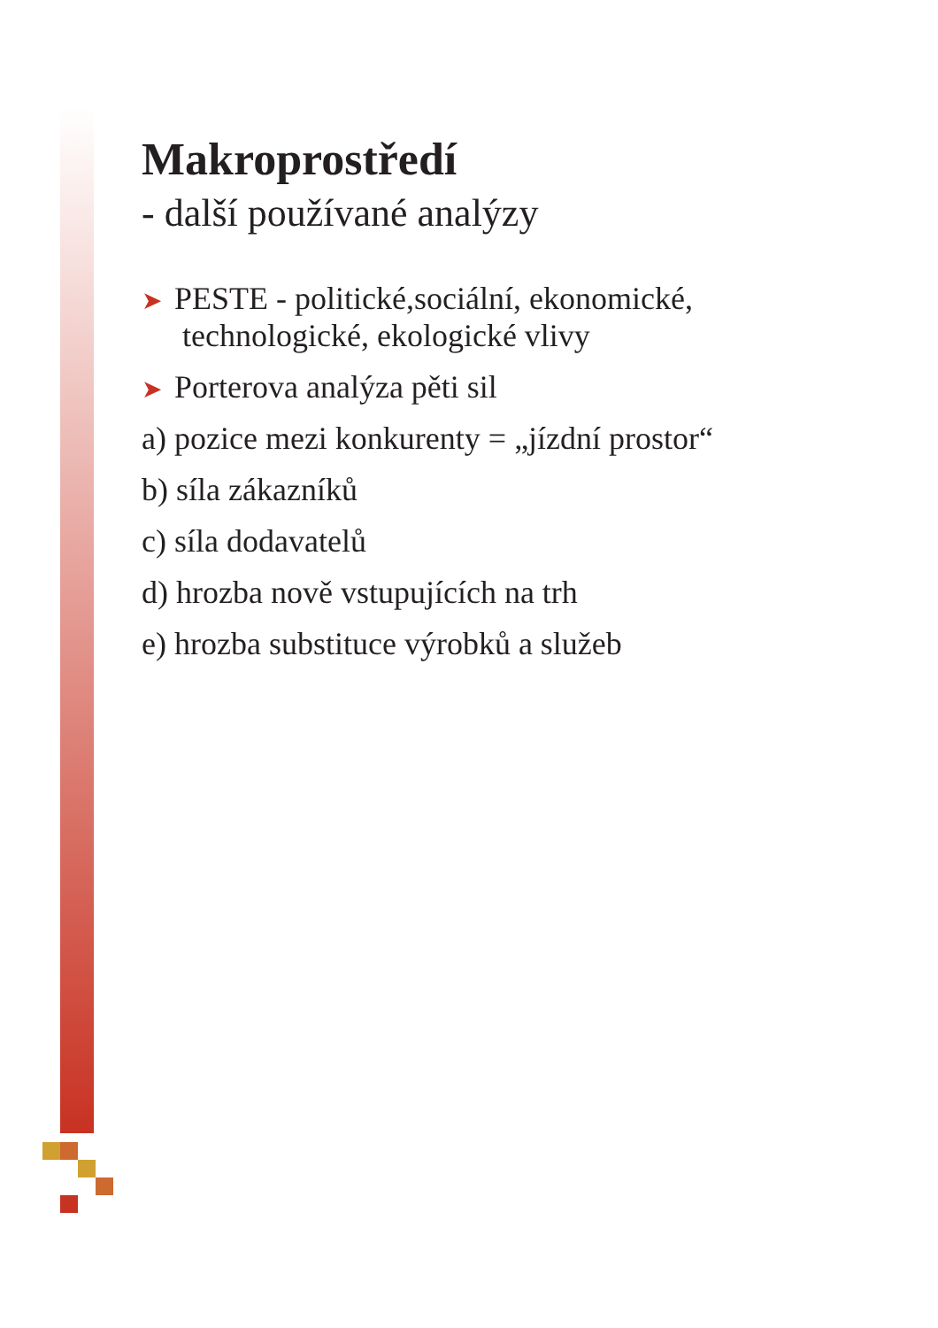Makroprostředí
- další používané analýzy
➤ PESTE - politické,sociální, ekonomické,
technologické, ekologické vlivy
➤ Porterova analýza pěti sil
a) pozice mezi konkurenty = „jízdní prostor“
b) síla zákazníků
c) síla dodavatelů
d) hrozba nově vstupujících na trh
e) hrozba substituce výrobků a služeb